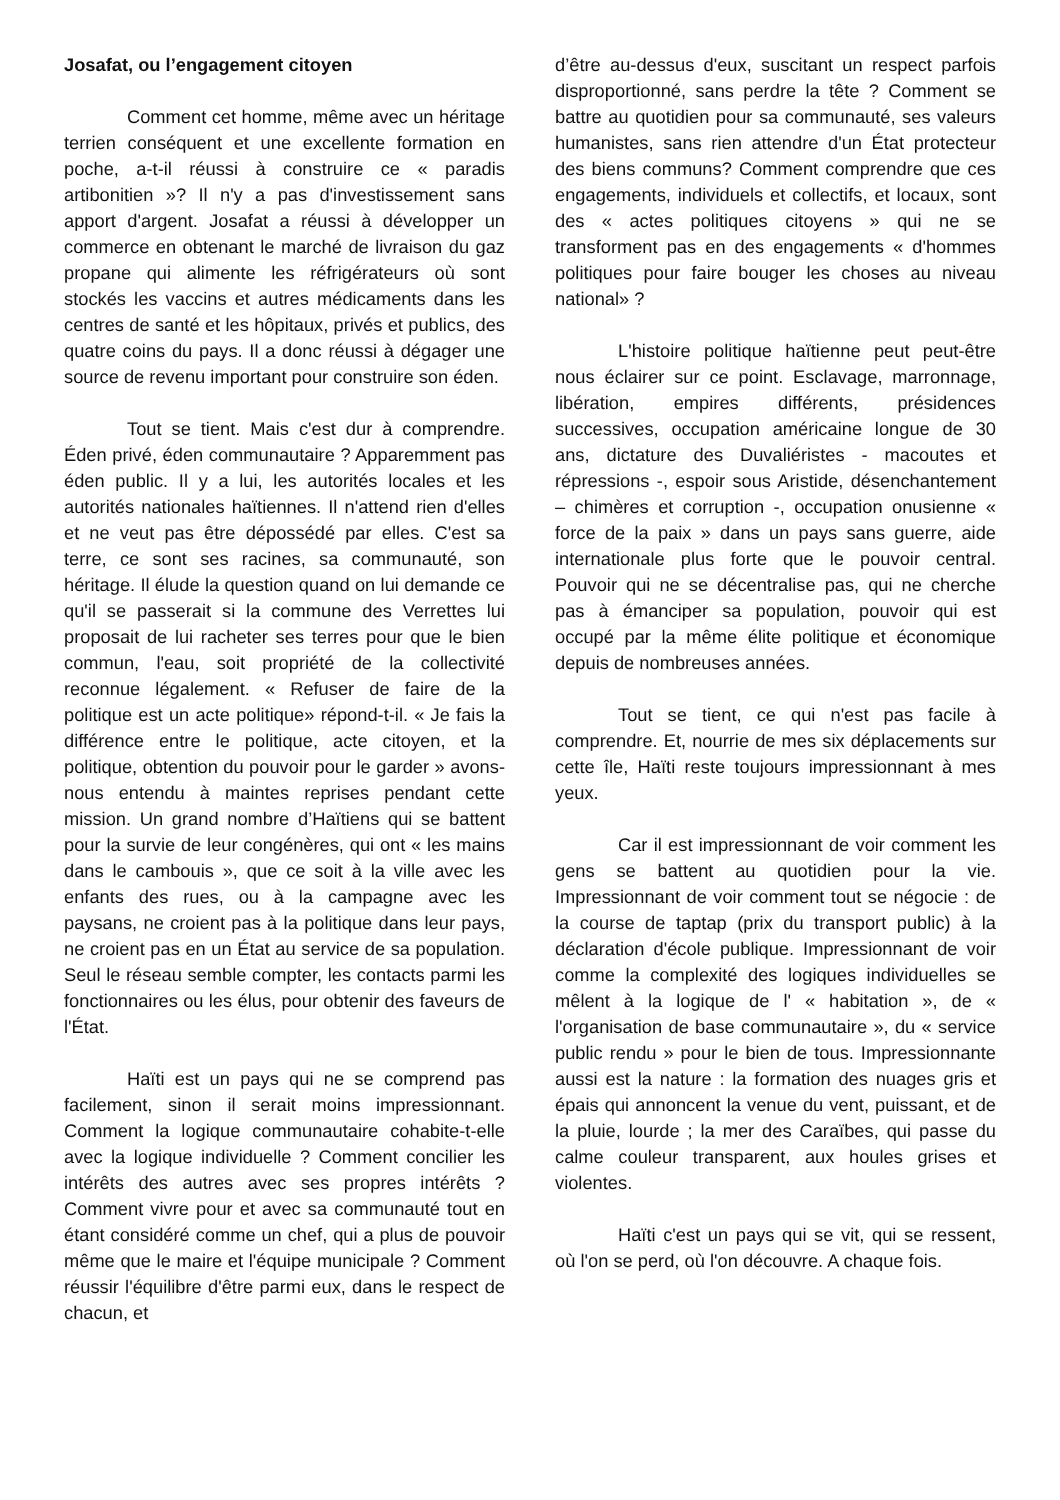Josafat, ou l’engagement citoyen
Comment cet homme, même avec un héritage terrien conséquent et une excellente formation en poche, a-t-il réussi à construire ce « paradis artibonitien »? Il n'y a pas d'investissement sans apport d'argent. Josafat a réussi à développer un commerce en obtenant le marché de livraison du gaz propane qui alimente les réfrigérateurs où sont stockés les vaccins et autres médicaments dans les centres de santé et les hôpitaux, privés et publics, des quatre coins du pays. Il a donc réussi à dégager une source de revenu important pour construire son éden.
Tout se tient. Mais c'est dur à comprendre. Éden privé, éden communautaire ? Apparemment pas éden public. Il y a lui, les autorités locales et les autorités nationales haïtiennes. Il n'attend rien d'elles et ne veut pas être dépossédé par elles. C'est sa terre, ce sont ses racines, sa communauté, son héritage. Il élude la question quand on lui demande ce qu'il se passerait si la commune des Verrettes lui proposait de lui racheter ses terres pour que le bien commun, l'eau, soit propriété de la collectivité reconnue légalement. « Refuser de faire de la politique est un acte politique» répond-t-il. « Je fais la différence entre le politique, acte citoyen, et la politique, obtention du pouvoir pour le garder » avons-nous entendu à maintes reprises pendant cette mission. Un grand nombre d’Haïtiens qui se battent pour la survie de leur congénères, qui ont « les mains dans le cambouis », que ce soit à la ville avec les enfants des rues, ou à la campagne avec les paysans, ne croient pas à la politique dans leur pays, ne croient pas en un État au service de sa population. Seul le réseau semble compter, les contacts parmi les fonctionnaires ou les élus, pour obtenir des faveurs de l'État.
Haïti est un pays qui ne se comprend pas facilement, sinon il serait moins impressionnant. Comment la logique communautaire cohabite-t-elle avec la logique individuelle ? Comment concilier les intérêts des autres avec ses propres intérêts ? Comment vivre pour et avec sa communauté tout en étant considéré comme un chef, qui a plus de pouvoir même que le maire et l'équipe municipale ? Comment réussir l'équilibre d'être parmi eux, dans le respect de chacun, et
d’être au-dessus d'eux, suscitant un respect parfois disproportionné, sans perdre la tête ? Comment se battre au quotidien pour sa communauté, ses valeurs humanistes, sans rien attendre d'un État protecteur des biens communs? Comment comprendre que ces engagements, individuels et collectifs, et locaux, sont des « actes politiques citoyens » qui ne se transforment pas en des engagements « d'hommes politiques pour faire bouger les choses au niveau national» ?
L'histoire politique haïtienne peut peut-être nous éclairer sur ce point. Esclavage, marronnage, libération, empires différents, présidences successives, occupation américaine longue de 30 ans, dictature des Duvaliéristes - macoutes et répressions -, espoir sous Aristide, désenchantement – chimères et corruption -, occupation onusienne « force de la paix » dans un pays sans guerre, aide internationale plus forte que le pouvoir central. Pouvoir qui ne se décentralise pas, qui ne cherche pas à émanciper sa population, pouvoir qui est occupé par la même élite politique et économique depuis de nombreuses années.
Tout se tient, ce qui n'est pas facile à comprendre. Et, nourrie de mes six déplacements sur cette île, Haïti reste toujours impressionnant à mes yeux.
Car il est impressionnant de voir comment les gens se battent au quotidien pour la vie. Impressionnant de voir comment tout se négocie : de la course de taptap (prix du transport public) à la déclaration d'école publique. Impressionnant de voir comme la complexité des logiques individuelles se mêlent à la logique de l' « habitation », de « l'organisation de base communautaire », du « service public rendu » pour le bien de tous. Impressionnante aussi est la nature : la formation des nuages gris et épais qui annoncent la venue du vent, puissant, et de la pluie, lourde ; la mer des Caraïbes, qui passe du calme couleur transparent, aux houles grises et violentes.
Haïti c'est un pays qui se vit, qui se ressent, où l'on se perd, où l'on découvre. A chaque fois.